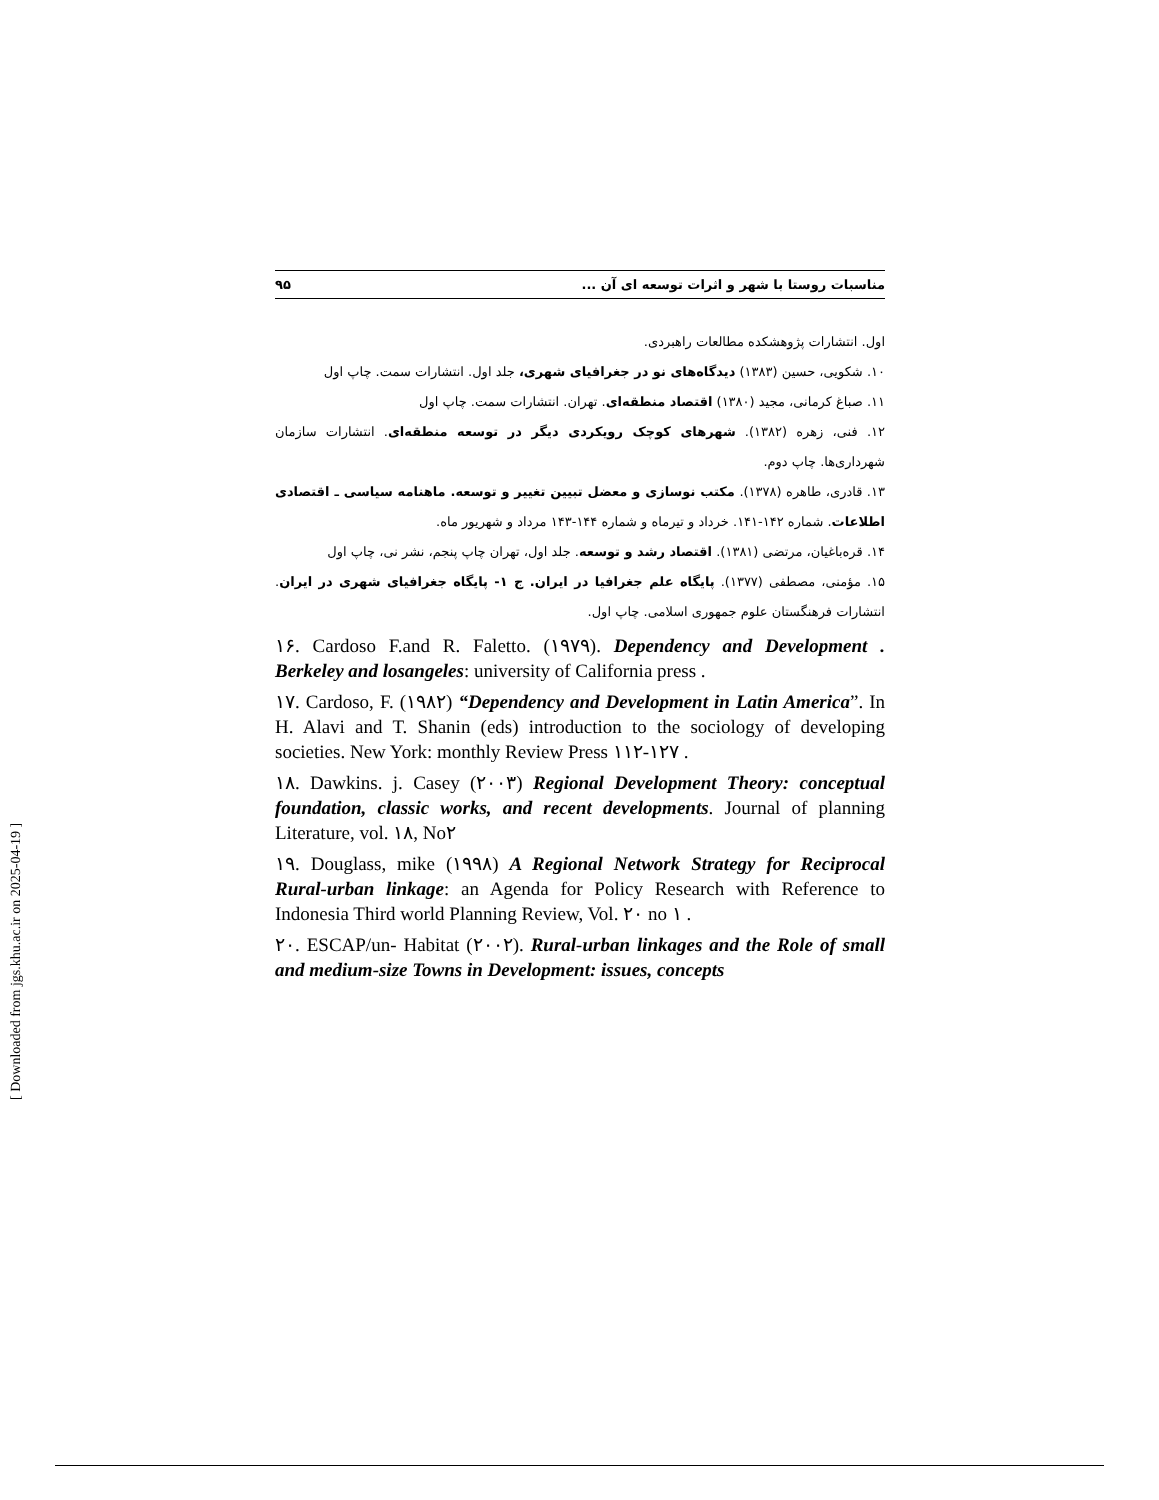مناسبات روستا با شهر و اثرات توسعه ای آن ... ۹۵
اول. انتشارات پژوهشکده مطالعات راهبردی.
۱۰. شکویی، حسین (۱۳۸۳) دیدگاه‌های نو در جغرافیای شهری، جلد اول. انتشارات سمت. چاپ اول
۱۱. صباغ کرمانی، مجید (۱۳۸۰) اقتصاد منطقه‌ای. تهران. انتشارات سمت. چاپ اول
۱۲. فنی، زهره (۱۳۸۲). شهرهای کوچک رویکردی دیگر در توسعه منطقه‌ای. انتشارات سازمان شهرداری‌ها. چاپ دوم.
۱۳. قادری، طاهره (۱۳۷۸). مکتب نوسازی و معضل تبیین تغییر و توسعه. ماهنامه سیاسی ـ اقتصادی اطلاعات. شماره ۱۴۲-۱۴۱. خرداد و تیرماه و شماره ۱۴۴-۱۴۳ مرداد و شهریور ماه.
۱۴. قره‌باغیان، مرتضی (۱۳۸۱). اقتصاد رشد و توسعه. جلد اول، تهران چاپ پنجم، نشر نی، چاپ اول
۱۵. مؤمنی، مصطفی (۱۳۷۷). پایگاه علم جغرافیا در ایران. ج ۱- پایگاه جغرافیای شهری در ایران. انتشارات فرهنگستان علوم جمهوری اسلامی. چاپ اول.
۱۶. Cardoso F.and R. Faletto. (۱۹۷۹). Dependency and Development . Berkeley and losangeles: university of California press .
۱۷. Cardoso, F. (۱۹۸۲) “Dependency and Development in Latin America”. In H. Alavi and T. Shanin (eds) introduction to the sociology of developing societies. New York: monthly Review Press ۱۱۲-۱۲۷ .
۱۸. Dawkins. j. Casey (۲۰۰۳) Regional Development Theory: conceptual foundation, classic works, and recent developments. Journal of planning Literature, vol. ۱۸, No۲
۱۹. Douglass, mike (۱۹۹۸) A Regional Network Strategy for Reciprocal Rural-urban linkage: an Agenda for Policy Research with Reference to Indonesia Third world Planning Review, Vol. ۲۰ no ۱ .
۲۰. ESCAP/un- Habitat (۲۰۰۲). Rural-urban linkages and the Role of small and medium-size Towns in Development: issues, concepts
[ Downloaded from jgs.khu.ac.ir on 2025-04-19 ]